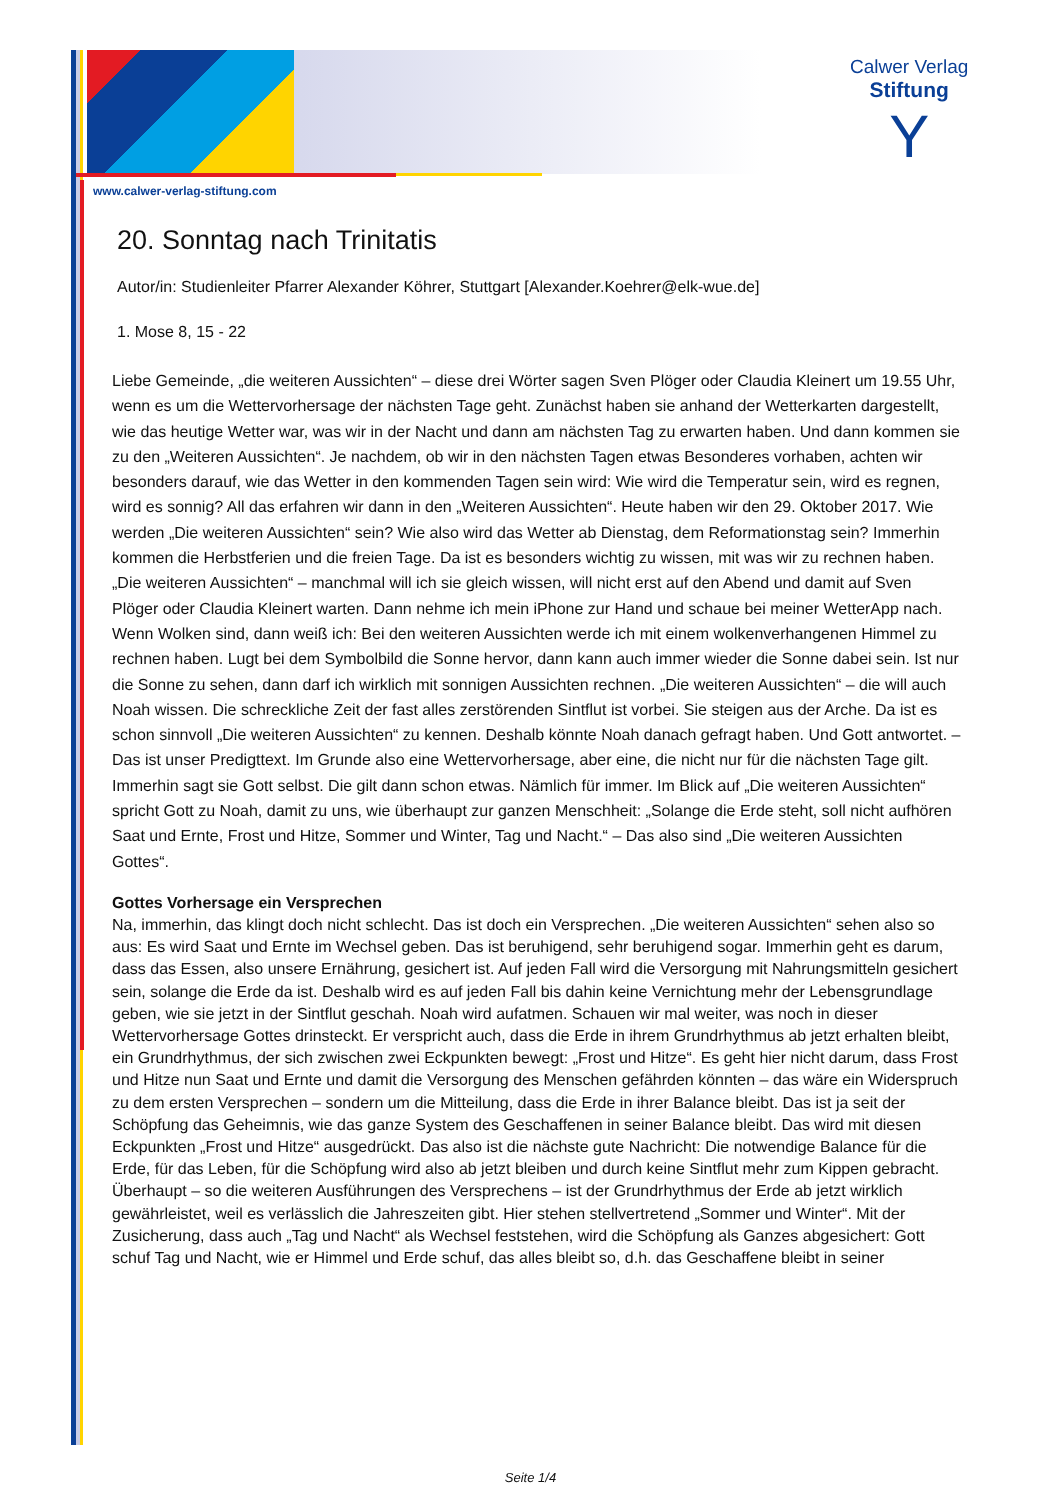Calwer Verlag
Stiftung
Y
www.calwer-verlag-stiftung.com
20. Sonntag nach Trinitatis
Autor/in: Studienleiter Pfarrer Alexander Köhrer, Stuttgart [Alexander.Koehrer@elk-wue.de]
1. Mose 8, 15 - 22
Liebe Gemeinde, „die weiteren Aussichten“ – diese drei Wörter sagen Sven Plöger oder Claudia Kleinert um 19.55 Uhr, wenn es um die Wettervorhersage der nächsten Tage geht. Zunächst haben sie anhand der Wetterkarten dargestellt, wie das heutige Wetter war, was wir in der Nacht und dann am nächsten Tag zu erwarten haben. Und dann kommen sie zu den „Weiteren Aussichten“. Je nachdem, ob wir in den nächsten Tagen etwas Besonderes vorhaben, achten wir besonders darauf, wie das Wetter in den kommenden Tagen sein wird: Wie wird die Temperatur sein, wird es regnen, wird es sonnig? All das erfahren wir dann in den „Weiteren Aussichten“. Heute haben wir den 29. Oktober 2017. Wie werden „Die weiteren Aussichten“ sein? Wie also wird das Wetter ab Dienstag, dem Reformationstag sein? Immerhin kommen die Herbstferien und die freien Tage. Da ist es besonders wichtig zu wissen, mit was wir zu rechnen haben. „Die weiteren Aussichten“ – manchmal will ich sie gleich wissen, will nicht erst auf den Abend und damit auf Sven Plöger oder Claudia Kleinert warten. Dann nehme ich mein iPhone zur Hand und schaue bei meiner WetterApp nach. Wenn Wolken sind, dann weiß ich: Bei den weiteren Aussichten werde ich mit einem wolkenverhangenen Himmel zu rechnen haben. Lugt bei dem Symbolbild die Sonne hervor, dann kann auch immer wieder die Sonne dabei sein. Ist nur die Sonne zu sehen, dann darf ich wirklich mit sonnigen Aussichten rechnen. „Die weiteren Aussichten“ – die will auch Noah wissen. Die schreckliche Zeit der fast alles zerstörenden Sintflut ist vorbei. Sie steigen aus der Arche. Da ist es schon sinnvoll „Die weiteren Aussichten“ zu kennen. Deshalb könnte Noah danach gefragt haben. Und Gott antwortet. – Das ist unser Predigttext. Im Grunde also eine Wettervorhersage, aber eine, die nicht nur für die nächsten Tage gilt. Immerhin sagt sie Gott selbst. Die gilt dann schon etwas. Nämlich für immer. Im Blick auf „Die weiteren Aussichten“ spricht Gott zu Noah, damit zu uns, wie überhaupt zur ganzen Menschheit: „Solange die Erde steht, soll nicht aufhören Saat und Ernte, Frost und Hitze, Sommer und Winter, Tag und Nacht.“ – Das also sind „Die weiteren Aussichten Gottes“.
Gottes Vorhersage ein Versprechen
Na, immerhin, das klingt doch nicht schlecht. Das ist doch ein Versprechen. „Die weiteren Aussichten“ sehen also so aus: Es wird Saat und Ernte im Wechsel geben. Das ist beruhigend, sehr beruhigend sogar. Immerhin geht es darum, dass das Essen, also unsere Ernährung, gesichert ist. Auf jeden Fall wird die Versorgung mit Nahrungsmitteln gesichert sein, solange die Erde da ist. Deshalb wird es auf jeden Fall bis dahin keine Vernichtung mehr der Lebensgrundlage geben, wie sie jetzt in der Sintflut geschah. Noah wird aufatmen. Schauen wir mal weiter, was noch in dieser Wettervorhersage Gottes drinsteckt. Er verspricht auch, dass die Erde in ihrem Grundrhythmus ab jetzt erhalten bleibt, ein Grundrhythmus, der sich zwischen zwei Eckpunkten bewegt: „Frost und Hitze“. Es geht hier nicht darum, dass Frost und Hitze nun Saat und Ernte und damit die Versorgung des Menschen gefährden könnten – das wäre ein Widerspruch zu dem ersten Versprechen – sondern um die Mitteilung, dass die Erde in ihrer Balance bleibt. Das ist ja seit der Schöpfung das Geheimnis, wie das ganze System des Geschaffenen in seiner Balance bleibt. Das wird mit diesen Eckpunkten „Frost und Hitze“ ausgedrückt. Das also ist die nächste gute Nachricht: Die notwendige Balance für die Erde, für das Leben, für die Schöpfung wird also ab jetzt bleiben und durch keine Sintflut mehr zum Kippen gebracht. Überhaupt – so die weiteren Ausführungen des Versprechens – ist der Grundrhythmus der Erde ab jetzt wirklich gewährleistet, weil es verlässlich die Jahreszeiten gibt. Hier stehen stellvertretend „Sommer und Winter“. Mit der Zusicherung, dass auch „Tag und Nacht“ als Wechsel feststehen, wird die Schöpfung als Ganzes abgesichert: Gott schuf Tag und Nacht, wie er Himmel und Erde schuf, das alles bleibt so, d.h. das Geschaffene bleibt in seiner
Seite 1/4